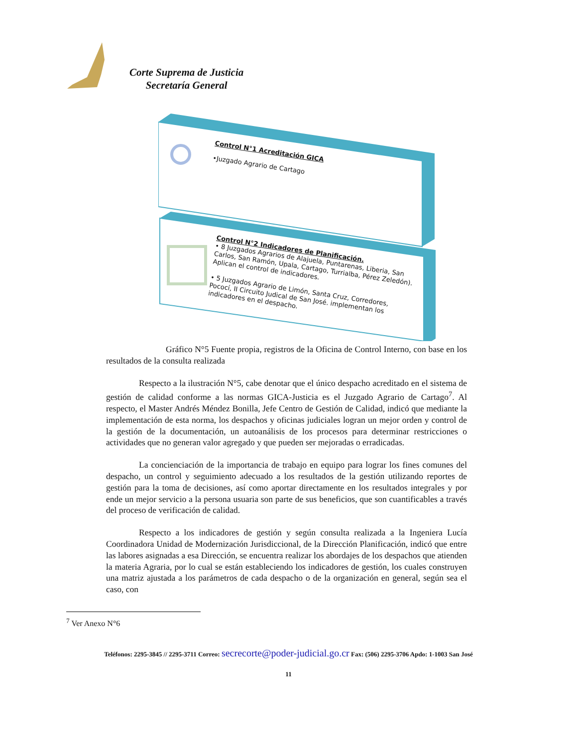Corte Suprema de Justicia
Secretaría General
Control N°1 Acreditación GICA
•Juzgado Agrario de Cartago
Control N°2 Indicadores de Planificación.
• 8 Juzgados Agrarios de Alajuela, Puntarenas, Liberia, San Carlos, San Ramón, Upala, Cartago, Turrialba, Pérez Zeledón). Aplican el control de indicadores.
• 5 Juzgados Agrario de Limón, Santa Cruz, Corredores, Pococí, II Circuito Judical de San José. implementan los indicadores en el despacho.
Gráfico N°5 Fuente propia, registros de la Oficina de Control Interno, con base en los resultados de la consulta realizada
Respecto a la ilustración N°5, cabe denotar que el único despacho acreditado en el sistema de gestión de calidad conforme a las normas GICA-Justicia es el Juzgado Agrario de Cartago<sup>7</sup>. Al respecto, el Master Andrés Méndez Bonilla, Jefe Centro de Gestión de Calidad, indicó que mediante la implementación de esta norma, los despachos y oficinas judiciales logran un mejor orden y control de la gestión de la documentación, un autoanálisis de los procesos para determinar restricciones o actividades que no generan valor agregado y que pueden ser mejoradas o erradicadas.
La concienciación de la importancia de trabajo en equipo para lograr los fines comunes del despacho, un control y seguimiento adecuado a los resultados de la gestión utilizando reportes de gestión para la toma de decisiones, así como aportar directamente en los resultados integrales y por ende un mejor servicio a la persona usuaria son parte de sus beneficios, que son cuantificables a través del proceso de verificación de calidad.
Respecto a los indicadores de gestión y según consulta realizada a la Ingeniera Lucía Coordinadora Unidad de Modernización Jurisdiccional, de la Dirección Planificación, indicó que entre las labores asignadas a esa Dirección, se encuentra realizar los abordajes de los despachos que atienden la materia Agraria, por lo cual se están estableciendo los indicadores de gestión, los cuales construyen una matriz ajustada a los parámetros de cada despacho o de la organización en general, según sea el caso, con
<sup>7</sup> Ver Anexo N°6
Teléfonos: 2295-3845 // 2295-3711 Correo: secrecorte@poder-judicial.go.cr Fax: (506) 2295-3706 Apdo: 1-1003 San José
11